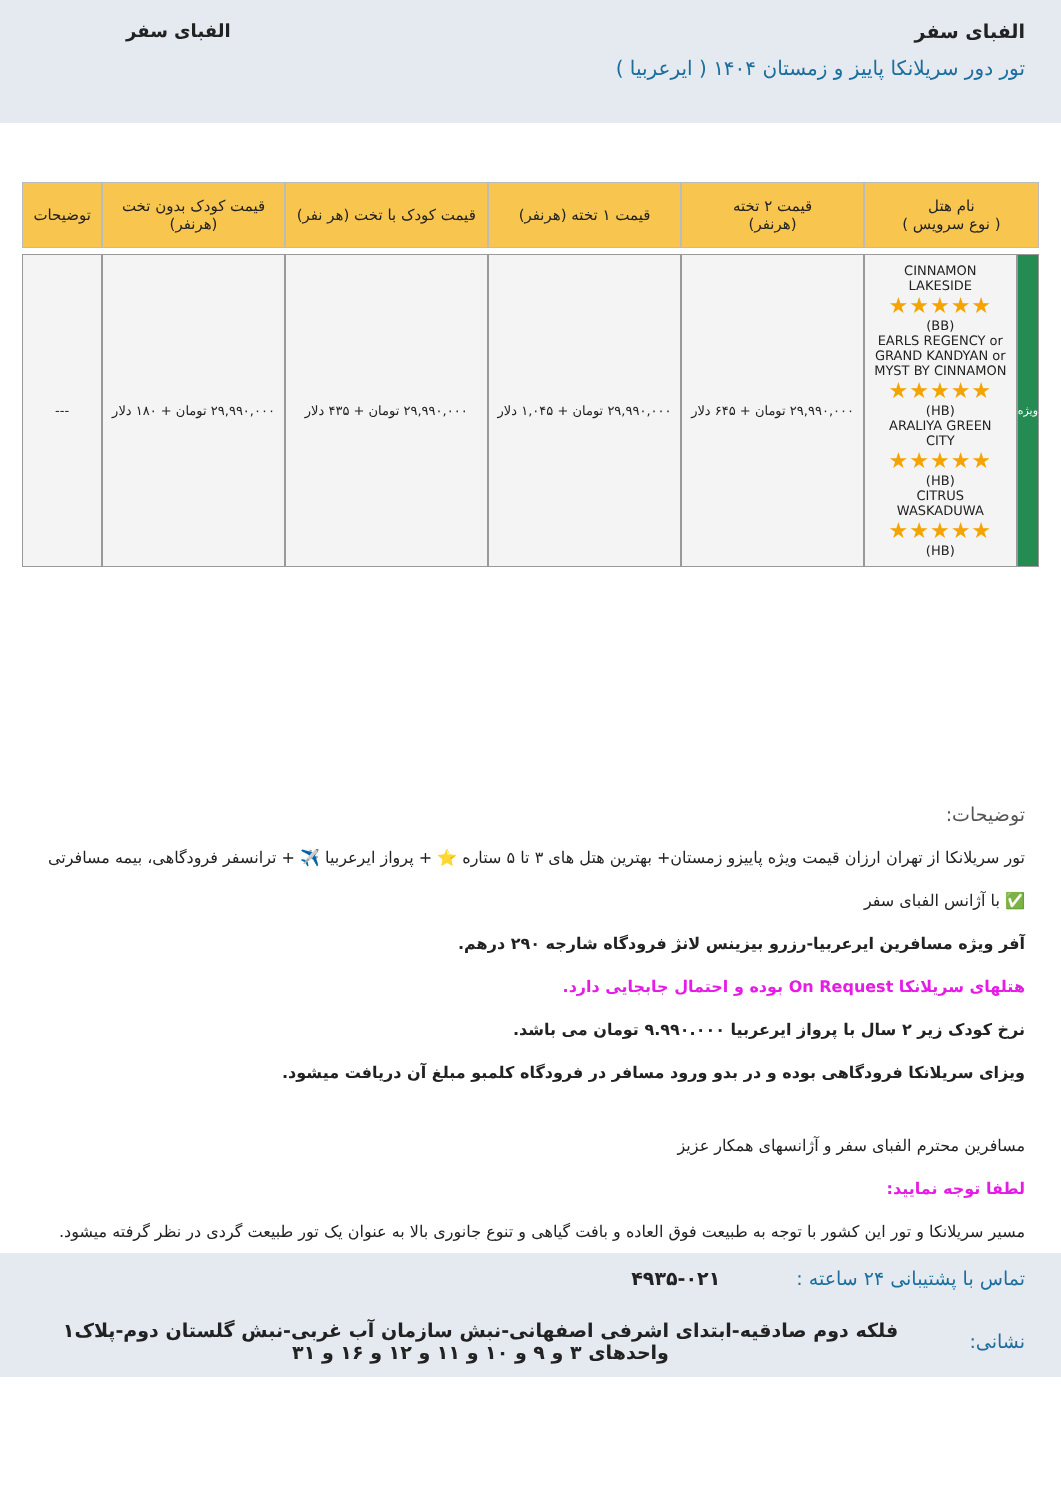الفبای سفر
تور دور سریلانکا پاییز و زمستان ۱۴۰۴ ( ایرعربیا )
الفبای سفر
| نام هتل ( نوع سرویس ) | | قیمت ۲ تخته (هرنفر) | قیمت ۱ تخته (هرنفر) | قیمت کودک با تخت (هر نفر) | قیمت کودک بدون تخت (هرنفر) | توضیحات |
| --- | --- | --- | --- | --- | --- | --- |
| ویژه | CINNAMON LAKESIDE ★★★★★ (BB) EARLS REGENCY or GRAND KANDYAN or MYST BY CINNAMON ★★★★★ (HB) ARALIYA GREEN CITY ★★★★★ (HB) CITRUS WASKADUWA ★★★★★ (HB) | ۲۹,۹۹۰,۰۰۰ تومان + ۶۴۵ دلار | ۲۹,۹۹۰,۰۰۰ تومان + ۱,۰۴۵ دلار | ۲۹,۹۹۰,۰۰۰ تومان + ۴۳۵ دلار | ۲۹,۹۹۰,۰۰۰ تومان + ۱۸۰ دلار | --- |
توضیحات:
تور سریلانکا از تهران ارزان قیمت ویژه پاییزو زمستان+ بهترین هتل های ۳ تا ۵ ستاره ⭐ + پرواز ایرعربیا ✈️ + ترانسفر فرودگاهی، بیمه مسافرتی ✅ با آژانس الفبای سفر
آفر ویژه مسافرین ایرعربیا-رزرو بیزینس لانژ فرودگاه شارجه ۲۹۰ درهم.
هتلهای سریلانکا On Request بوده و احتمال جابجایی دارد.
نرخ کودک زیر ۲ سال با پرواز ایرعربیا ۹.۹۹۰.۰۰۰ تومان می باشد.
ویزای سریلانکا فرودگاهی بوده و در بدو ورود مسافر در فرودگاه کلمبو مبلغ آن دریافت میشود.
مسافرین محترم الفبای سفر و آژانسهای همکار عزیز
لطفا توجه نمایید:
مسیر سریلانکا و تور این کشور با توجه به طبیعت فوق العاده و بافت گیاهی و تنوع جانوری بالا به عنوان یک تور طبیعت گردی در نظر گرفته میشود.
تماس با پشتیبانی ۲۴ ساعته : ۰۲۱-۴۹۳۵
نشانی: فلکه دوم صادقیه-ابتدای اشرفی اصفهانی-نبش سازمان آب غربی-نبش گلستان دوم-پلاک۱ واحدهای ۳ و ۹ و ۱۰ و ۱۱ و ۱۲ و ۱۶ و ۳۱